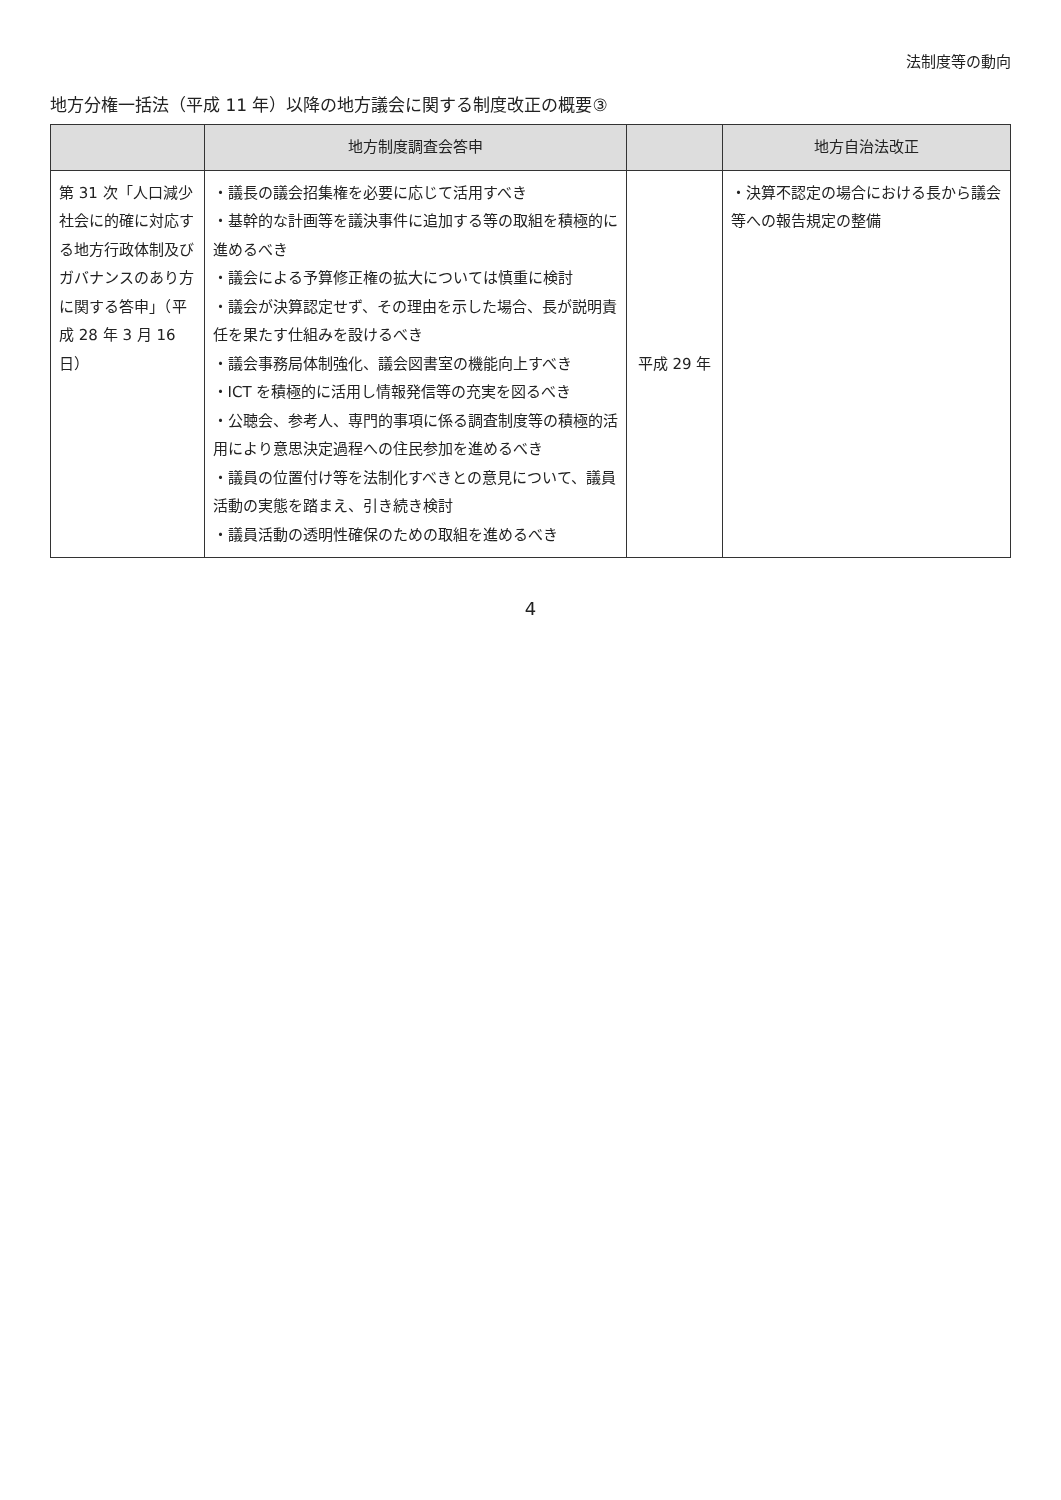法制度等の動向
地方分権一括法（平成 11 年）以降の地方議会に関する制度改正の概要③
| | 地方制度調査会答申 | | 地方自治法改正 |
| --- | --- | --- | --- |
| 第 31 次「人口減少社会に的確に対応する地方行政体制及びガバナンスのあり方に関する答申」（平成 28 年 3 月 16 日） | ・議長の議会招集権を必要に応じて活用すべき ・基幹的な計画等を議決事件に追加する等の取組を積極的に進めるべき ・議会による予算修正権の拡大については慎重に検討 ・議会が決算認定せず、その理由を示した場合、長が説明責任を果たす仕組みを設けるべき ・議会事務局体制強化、議会図書室の機能向上すべき ・ICT を積極的に活用し情報発信等の充実を図るべき ・公聴会、参考人、専門的事項に係る調査制度等の積極的活用により意思決定過程への住民参加を進めるべき ・議員の位置付け等を法制化すべきとの意見について、議員活動の実態を踏まえ、引き続き検討 ・議員活動の透明性確保のための取組を進めるべき | 平成 29 年 | ・決算不認定の場合における長から議会等への報告規定の整備 |
4